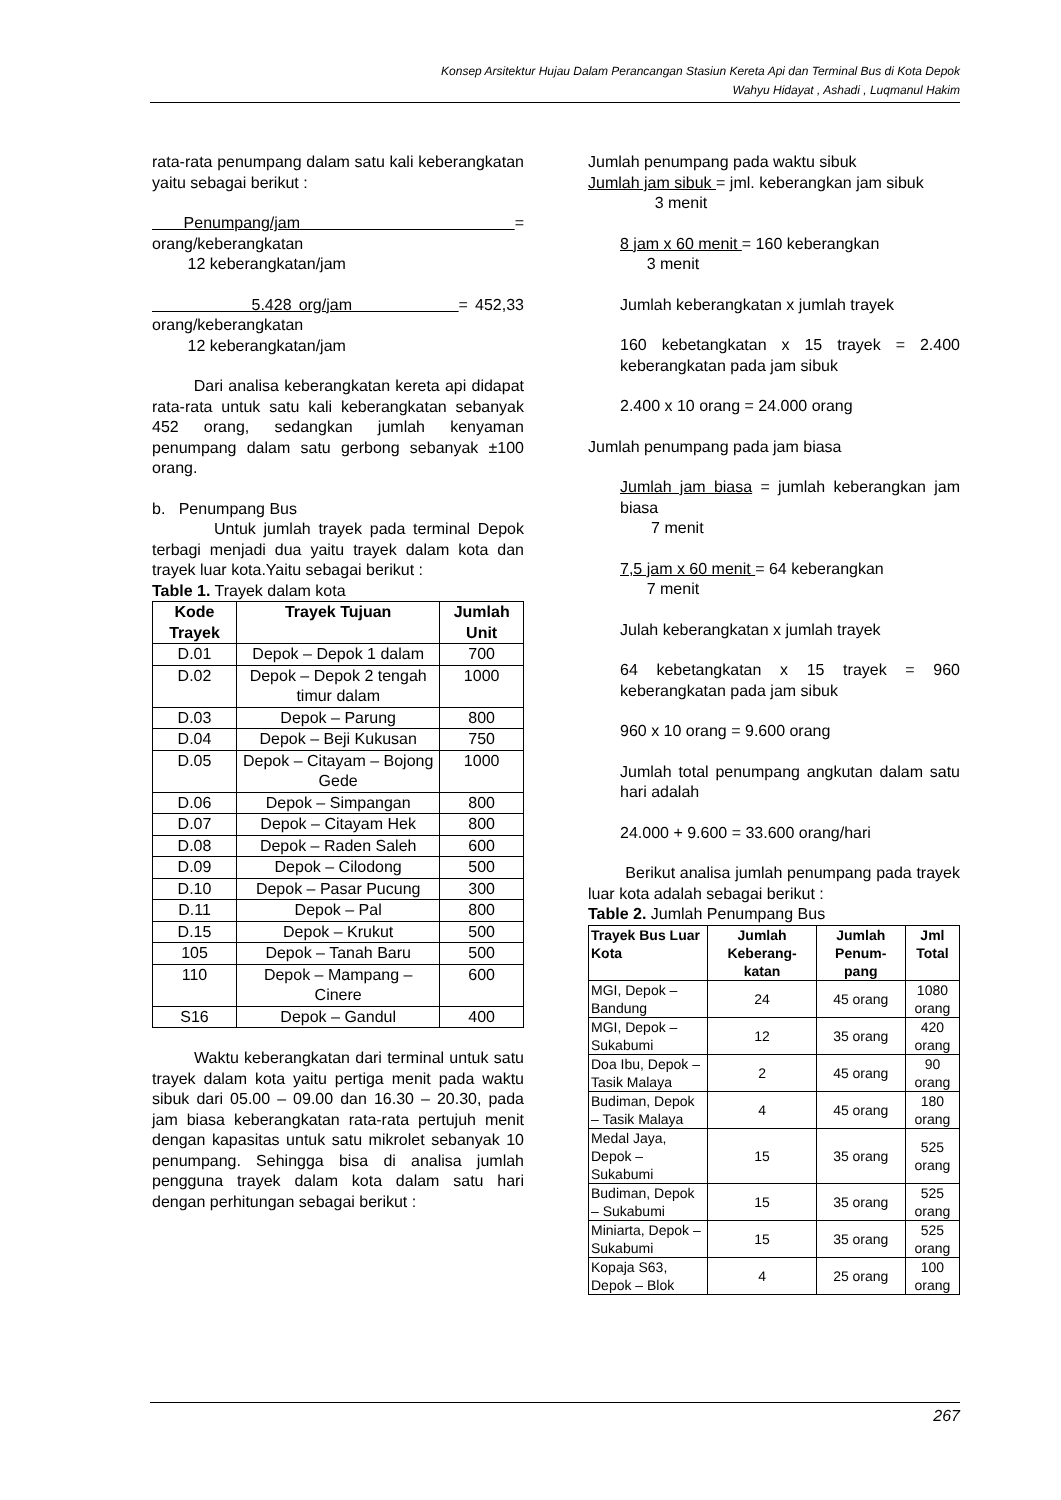Konsep Arsitektur Hujau Dalam Perancangan Stasiun Kereta Api dan Terminal Bus di Kota Depok
Wahyu Hidayat , Ashadi , Luqmanul Hakim
rata-rata penumpang dalam satu kali keberangkatan yaitu sebagai berikut :
Penumpang/jam = orang/keberangkatan
12 keberangkatan/jam
5.428 org/jam = 452,33 orang/keberangkatan
12 keberangkatan/jam
Dari analisa keberangkatan kereta api didapat rata-rata untuk satu kali keberangkatan sebanyak 452 orang, sedangkan jumlah kenyaman penumpang dalam satu gerbong sebanyak ±100 orang.
b. Penumpang Bus
Untuk jumlah trayek pada terminal Depok terbagi menjadi dua yaitu trayek dalam kota dan trayek luar kota.Yaitu sebagai berikut :
Table 1. Trayek dalam kota
| Kode Trayek | Trayek Tujuan | Jumlah Unit |
| --- | --- | --- |
| D.01 | Depok – Depok 1 dalam | 700 |
| D.02 | Depok – Depok 2 tengah timur dalam | 1000 |
| D.03 | Depok – Parung | 800 |
| D.04 | Depok – Beji Kukusan | 750 |
| D.05 | Depok – Citayam – Bojong Gede | 1000 |
| D.06 | Depok – Simpangan | 800 |
| D.07 | Depok – Citayam Hek | 800 |
| D.08 | Depok – Raden Saleh | 600 |
| D.09 | Depok – Cilodong | 500 |
| D.10 | Depok – Pasar Pucung | 300 |
| D.11 | Depok – Pal | 800 |
| D.15 | Depok – Krukut | 500 |
| 105 | Depok – Tanah Baru | 500 |
| 110 | Depok – Mampang – Cinere | 600 |
| S16 | Depok – Gandul | 400 |
Waktu keberangkatan dari terminal untuk satu trayek dalam kota yaitu pertiga menit pada waktu sibuk dari 05.00 – 09.00 dan 16.30 – 20.30, pada jam biasa keberangkatan rata-rata pertujuh menit dengan kapasitas untuk satu mikrolet sebanyak 10 penumpang. Sehingga bisa di analisa jumlah pengguna trayek dalam kota dalam satu hari dengan perhitungan sebagai berikut :
Jumlah penumpang pada waktu sibuk
Jumlah jam sibuk = jml. keberangkan jam sibuk
3 menit
8 jam x 60 menit = 160 keberangkan
3 menit
Jumlah keberangkatan x jumlah trayek
160 kebetangkatan x 15 trayek = 2.400 keberangkatan pada jam sibuk
2.400 x 10 orang = 24.000 orang
Jumlah penumpang pada jam biasa
Jumlah jam biasa = jumlah keberangkan jam biasa
7 menit
7,5 jam x 60 menit = 64 keberangkan
7 menit
Julah keberangkatan x jumlah trayek
64 kebetangkatan x 15 trayek = 960 keberangkatan pada jam sibuk
960 x 10 orang = 9.600 orang
Jumlah total penumpang angkutan dalam satu hari adalah
24.000 + 9.600 = 33.600 orang/hari
Berikut analisa jumlah penumpang pada trayek luar kota adalah sebagai berikut :
Table 2. Jumlah Penumpang Bus
| Trayek Bus Luar Kota | Jumlah Keberang-katan | Jumlah Penum-pang | Jml Total |
| --- | --- | --- | --- |
| MGI, Depok – Bandung | 24 | 45 orang | 1080 orang |
| MGI, Depok – Sukabumi | 12 | 35 orang | 420 orang |
| Doa Ibu, Depok – Tasik Malaya | 2 | 45 orang | 90 orang |
| Budiman, Depok – Tasik Malaya | 4 | 45 orang | 180 orang |
| Medal Jaya, Depok – Sukabumi | 15 | 35 orang | 525 orang |
| Budiman, Depok – Sukabumi | 15 | 35 orang | 525 orang |
| Miniarta, Depok – Sukabumi | 15 | 35 orang | 525 orang |
| Kopaja S63, Depok – Blok | 4 | 25 orang | 100 orang |
267